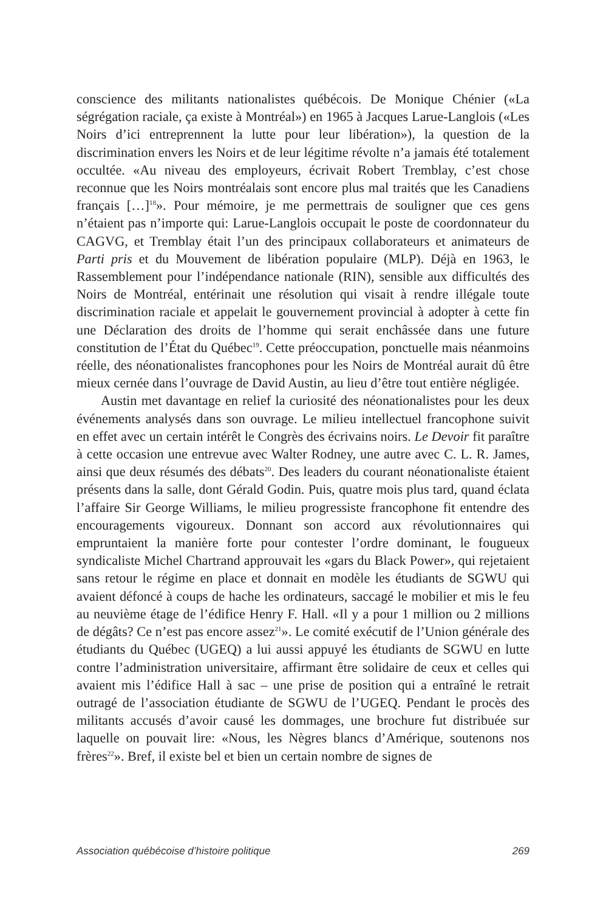conscience des militants nationalistes québécois. De Monique Chénier («La ségrégation raciale, ça existe à Montréal») en 1965 à Jacques Larue-Langlois («Les Noirs d’ici entreprennent la lutte pour leur libération»), la question de la discrimination envers les Noirs et de leur légitime révolte n’a jamais été totalement occultée. «Au niveau des employeurs, écrivait Robert Tremblay, c’est chose reconnue que les Noirs montréalais sont encore plus mal traités que les Canadiens français […]<sup>18</sup>». Pour mémoire, je me permettrais de souligner que ces gens n’étaient pas n’importe qui: Larue-Langlois occupait le poste de coordonnateur du CAGVG, et Tremblay était l’un des principaux collaborateurs et animateurs de Parti pris et du Mouvement de libération populaire (MLP). Déjà en 1963, le Rassemblement pour l’indépendance nationale (RIN), sensible aux difficultés des Noirs de Montréal, entérinait une résolution qui visait à rendre illégale toute discrimination raciale et appelait le gouvernement provincial à adopter à cette fin une Déclaration des droits de l’homme qui serait enchâssée dans une future constitution de l’État du Québec<sup>19</sup>. Cette préoccupation, ponctuelle mais néanmoins réelle, des néonationalistes francophones pour les Noirs de Montréal aurait dû être mieux cernée dans l’ouvrage de David Austin, au lieu d’être tout entière négligée.
Austin met davantage en relief la curiosité des néonationalistes pour les deux événements analysés dans son ouvrage. Le milieu intellectuel francophone suivit en effet avec un certain intérêt le Congrès des écrivains noirs. Le Devoir fit paraître à cette occasion une entrevue avec Walter Rodney, une autre avec C. L. R. James, ainsi que deux résumés des débats<sup>20</sup>. Des leaders du courant néonationaliste étaient présents dans la salle, dont Gérald Godin. Puis, quatre mois plus tard, quand éclata l’affaire Sir George Williams, le milieu progressiste francophone fit entendre des encouragements vigoureux. Donnant son accord aux révolutionnaires qui empruntaient la manière forte pour contester l’ordre dominant, le fougueux syndicaliste Michel Chartrand approuvait les «gars du Black Power», qui rejetaient sans retour le régime en place et donnait en modèle les étudiants de SGWU qui avaient défoncé à coups de hache les ordinateurs, saccagé le mobilier et mis le feu au neuvième étage de l’édifice Henry F. Hall. «Il y a pour 1 million ou 2 millions de dégâts? Ce n’est pas encore assez<sup>21</sup>». Le comité exécutif de l’Union générale des étudiants du Québec (UGEQ) a lui aussi appuyé les étudiants de SGWU en lutte contre l’administration universitaire, affirmant être solidaire de ceux et celles qui avaient mis l’édifice Hall à sac – une prise de position qui a entraîné le retrait outragé de l’association étudiante de SGWU de l’UGEQ. Pendant le procès des militants accusés d’avoir causé les dommages, une brochure fut distribuée sur laquelle on pouvait lire: «Nous, les Nègres blancs d’Amérique, soutenons nos frères<sup>22</sup>». Bref, il existe bel et bien un certain nombre de signes de
Association québécoise d’histoire politique 269